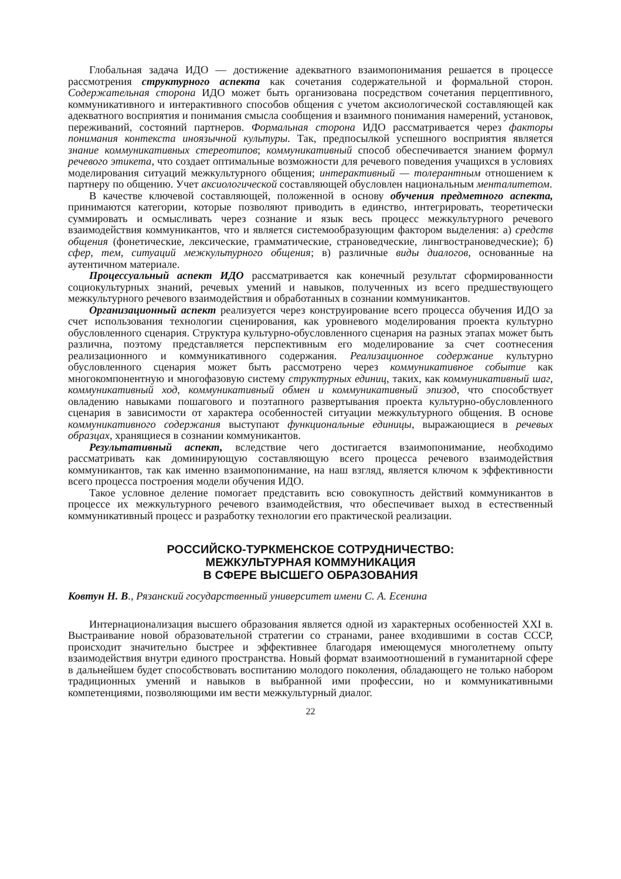Глобальная задача ИДО — достижение адекватного взаимопонимания решается в процессе рассмотрения структурного аспекта как сочетания содержательной и формальной сторон. Содержательная сторона ИДО может быть организована посредством сочетания перцептивного, коммуникативного и интерактивного способов общения с учетом аксиологической составляющей как адекватного восприятия и понимания смысла сообщения и взаимного понимания намерений, установок, переживаний, состояний партнеров. Формальная сторона ИДО рассматривается через факторы понимания контекста иноязычной культуры. Так, предпосылкой успешного восприятия является знание коммуникативных стереотипов; коммуникативный способ обеспечивается знанием формул речевого этикета, что создает оптимальные возможности для речевого поведения учащихся в условиях моделирования ситуаций межкультурного общения; интерактивный — толерантным отношением к партнеру по общению. Учет аксиологической составляющей обусловлен национальным менталитетом.
В качестве ключевой составляющей, положенной в основу обучения предметного аспекта, принимаются категории, которые позволяют приводить в единство, интегрировать, теоретически суммировать и осмысливать через сознание и язык весь процесс межкультурного речевого взаимодействия коммуникантов, что и является системообразующим фактором выделения: а) средств общения (фонетические, лексические, грамматические, страноведческие, лингвострановедческие); б) сфер, тем, ситуаций межкультурного общения; в) различные виды диалогов, основанные на аутентичном материале.
Процессуальный аспект ИДО рассматривается как конечный результат сформированности социокультурных знаний, речевых умений и навыков, полученных из всего предшествующего межкультурного речевого взаимодействия и обработанных в сознании коммуникантов.
Организационный аспект реализуется через конструирование всего процесса обучения ИДО за счет использования технологии сценирования, как уровневого моделирования проекта культурно обусловленного сценария. Структура культурно-обусловленного сценария на разных этапах может быть различна, поэтому представляется перспективным его моделирование за счет соотнесения реализационного и коммуникативного содержания. Реализационное содержание культурно обусловленного сценария может быть рассмотрено через коммуникативное событие как многокомпонентную и многофазовую систему структурных единиц, таких, как коммуникативный шаг, коммуникативный ход, коммуникативный обмен и коммуникативный эпизод, что способствует овладению навыками пошагового и поэтапного развертывания проекта культурно-обусловленного сценария в зависимости от характера особенностей ситуации межкультурного общения. В основе коммуникативного содержания выступают функциональные единицы, выражающиеся в речевых образцах, хранящиеся в сознании коммуникантов.
Результативный аспект, вследствие чего достигается взаимопонимание, необходимо рассматривать как доминирующую составляющую всего процесса речевого взаимодействия коммуникантов, так как именно взаимопонимание, на наш взгляд, является ключом к эффективности всего процесса построения модели обучения ИДО.
Такое условное деление помогает представить всю совокупность действий коммуникантов в процессе их межкультурного речевого взаимодействия, что обеспечивает выход в естественный коммуникативный процесс и разработку технологии его практической реализации.
РОССИЙСКО-ТУРКМЕНСКОЕ СОТРУДНИЧЕСТВО:
МЕЖКУЛЬТУРНАЯ КОММУНИКАЦИЯ
В СФЕРЕ ВЫСШЕГО ОБРАЗОВАНИЯ
Ковтун Н. В., Рязанский государственный университет имени С. А. Есенина
Интернационализация высшего образования является одной из характерных особенностей XXI в. Выстраивание новой образовательной стратегии со странами, ранее входившими в состав СССР, происходит значительно быстрее и эффективнее благодаря имеющемуся многолетнему опыту взаимодействия внутри единого пространства. Новый формат взаимоотношений в гуманитарной сфере в дальнейшем будет способствовать воспитанию молодого поколения, обладающего не только набором традиционных умений и навыков в выбранной ими профессии, но и коммуникативными компетенциями, позволяющими им вести межкультурный диалог.
22